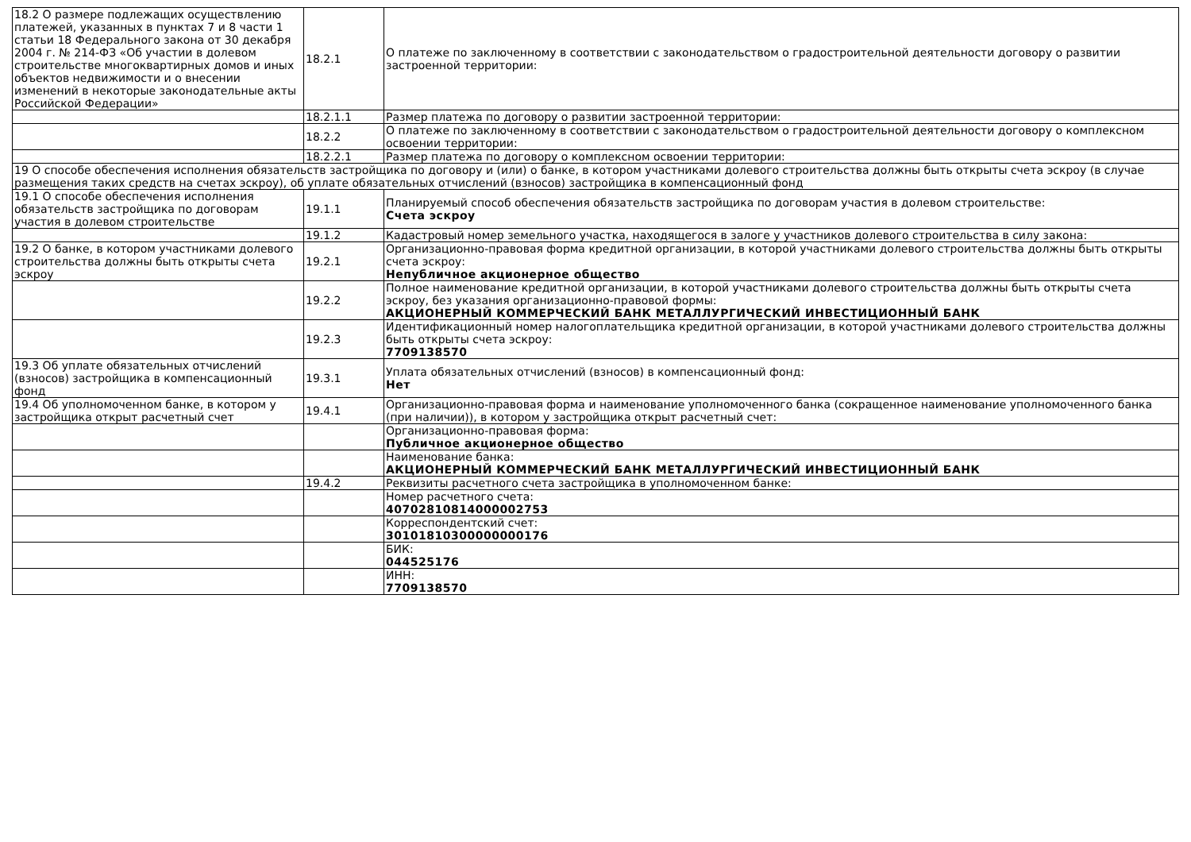| 18.2 О размере подлежащих осуществлению платежей, указанных в пунктах 7 и 8 части 1 статьи 18 Федерального закона от 30 декабря 2004 г. № 214-ФЗ «Об участии в долевом строительстве многоквартирных домов и иных объектов недвижимости и о внесении изменений в некоторые законодательные акты Российской Федерации» | 18.2.1 | О платеже по заключенному в соответствии с законодательством о градостроительной деятельности договору о развитии застроенной территории: |
| | 18.2.1.1 | Размер платежа по договору о развитии застроенной территории: |
| | 18.2.2 | О платеже по заключенному в соответствии с законодательством о градостроительной деятельности договору о комплексном освоении территории: |
| | 18.2.2.1 | Размер платежа по договору о комплексном освоении территории: |
| 19 О способе обеспечения исполнения обязательств застройщика по договору и (или) о банке, в котором участниками долевого строительства должны быть открыты счета эскроу (в случае размещения таких средств на счетах эскроу), об уплате обязательных отчислений (взносов) застройщика в компенсационный фонд | | |
| 19.1 О способе обеспечения исполнения обязательств застройщика по договорам участия в долевом строительстве | 19.1.1 | Планируемый способ обеспечения обязательств застройщика по договорам участия в долевом строительстве: Счета эскроу |
| | 19.1.2 | Кадастровый номер земельного участка, находящегося в залоге у участников долевого строительства в силу закона: |
| 19.2 О банке, в котором участниками долевого строительства должны быть открыты счета эскроу | 19.2.1 | Организационно-правовая форма кредитной организации, в которой участниками долевого строительства должны быть открыты счета эскроу: Непубличное акционерное общество |
| | 19.2.2 | Полное наименование кредитной организации, в которой участниками долевого строительства должны быть открыты счета эскроу, без указания организационно-правовой формы: АКЦИОНЕРНЫЙ КОММЕРЧЕСКИЙ БАНК МЕТАЛЛУРГИЧЕСКИЙ ИНВЕСТИЦИОННЫЙ БАНК |
| | 19.2.3 | Идентификационный номер налогоплательщика кредитной организации, в которой участниками долевого строительства должны быть открыты счета эскроу: 7709138570 |
| 19.3 Об уплате обязательных отчислений (взносов) застройщика в компенсационный фонд | 19.3.1 | Уплата обязательных отчислений (взносов) в компенсационный фонд: Нет |
| 19.4 Об уполномоченном банке, в котором у застройщика открыт расчетный счет | 19.4.1 | Организационно-правовая форма и наименование уполномоченного банка (сокращенное наименование уполномоченного банка (при наличии)), в котором у застройщика открыт расчетный счет: |
| | | Организационно-правовая форма: Публичное акционерное общество |
| | | Наименование банка: АКЦИОНЕРНЫЙ КОММЕРЧЕСКИЙ БАНК МЕТАЛЛУРГИЧЕСКИЙ ИНВЕСТИЦИОННЫЙ БАНК |
| | 19.4.2 | Реквизиты расчетного счета застройщика в уполномоченном банке: |
| | | Номер расчетного счета: 40702810814000002753 |
| | | Корреспондентский счет: 30101810300000000176 |
| | | БИК: 044525176 |
| | | ИНН: 7709138570 |